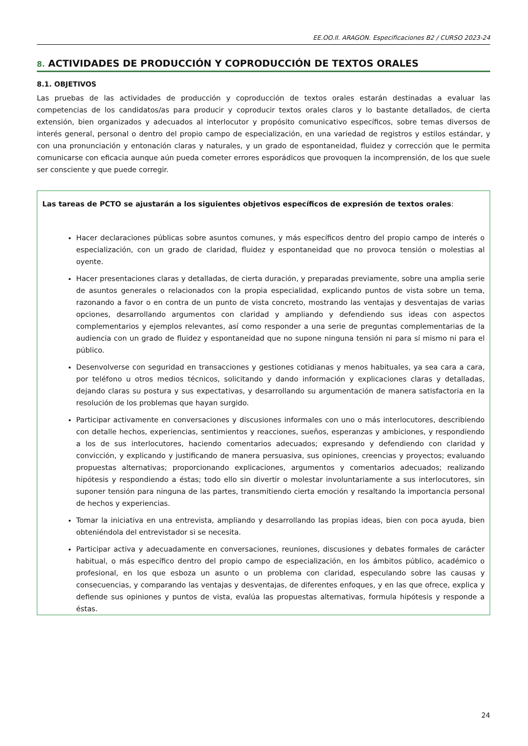EE.OO.II. ARAGON. Especificaciones B2 / CURSO 2023-24
8. ACTIVIDADES DE PRODUCCIÓN Y COPRODUCCIÓN DE TEXTOS ORALES
8.1. OBJETIVOS
Las pruebas de las actividades de producción y coproducción de textos orales estarán destinadas a evaluar las competencias de los candidatos/as para producir y coproducir textos orales claros y lo bastante detallados, de cierta extensión, bien organizados y adecuados al interlocutor y propósito comunicativo específicos, sobre temas diversos de interés general, personal o dentro del propio campo de especialización, en una variedad de registros y estilos estándar, y con una pronunciación y entonación claras y naturales, y un grado de espontaneidad, fluidez y corrección que le permita comunicarse con eficacia aunque aún pueda cometer errores esporádicos que provoquen la incomprensión, de los que suele ser consciente y que puede corregir.
Las tareas de PCTO se ajustarán a los siguientes objetivos específicos de expresión de textos orales:
Hacer declaraciones públicas sobre asuntos comunes, y más específicos dentro del propio campo de interés o especialización, con un grado de claridad, fluidez y espontaneidad que no provoca tensión o molestias al oyente.
Hacer presentaciones claras y detalladas, de cierta duración, y preparadas previamente, sobre una amplia serie de asuntos generales o relacionados con la propia especialidad, explicando puntos de vista sobre un tema, razonando a favor o en contra de un punto de vista concreto, mostrando las ventajas y desventajas de varias opciones, desarrollando argumentos con claridad y ampliando y defendiendo sus ideas con aspectos complementarios y ejemplos relevantes, así como responder a una serie de preguntas complementarias de la audiencia con un grado de fluidez y espontaneidad que no supone ninguna tensión ni para sí mismo ni para el público.
Desenvolverse con seguridad en transacciones y gestiones cotidianas y menos habituales, ya sea cara a cara, por teléfono u otros medios técnicos, solicitando y dando información y explicaciones claras y detalladas, dejando claras su postura y sus expectativas, y desarrollando su argumentación de manera satisfactoria en la resolución de los problemas que hayan surgido.
Participar activamente en conversaciones y discusiones informales con uno o más interlocutores, describiendo con detalle hechos, experiencias, sentimientos y reacciones, sueños, esperanzas y ambiciones, y respondiendo a los de sus interlocutores, haciendo comentarios adecuados; expresando y defendiendo con claridad y convicción, y explicando y justificando de manera persuasiva, sus opiniones, creencias y proyectos; evaluando propuestas alternativas; proporcionando explicaciones, argumentos y comentarios adecuados; realizando hipótesis y respondiendo a éstas; todo ello sin divertir o molestar involuntariamente a sus interlocutores, sin suponer tensión para ninguna de las partes, transmitiendo cierta emoción y resaltando la importancia personal de hechos y experiencias.
Tomar la iniciativa en una entrevista, ampliando y desarrollando las propias ideas, bien con poca ayuda, bien obteniéndola del entrevistador si se necesita.
Participar activa y adecuadamente en conversaciones, reuniones, discusiones y debates formales de carácter habitual, o más específico dentro del propio campo de especialización, en los ámbitos público, académico o profesional, en los que esboza un asunto o un problema con claridad, especulando sobre las causas y consecuencias, y comparando las ventajas y desventajas, de diferentes enfoques, y en las que ofrece, explica y defiende sus opiniones y puntos de vista, evalúa las propuestas alternativas, formula hipótesis y responde a éstas.
24